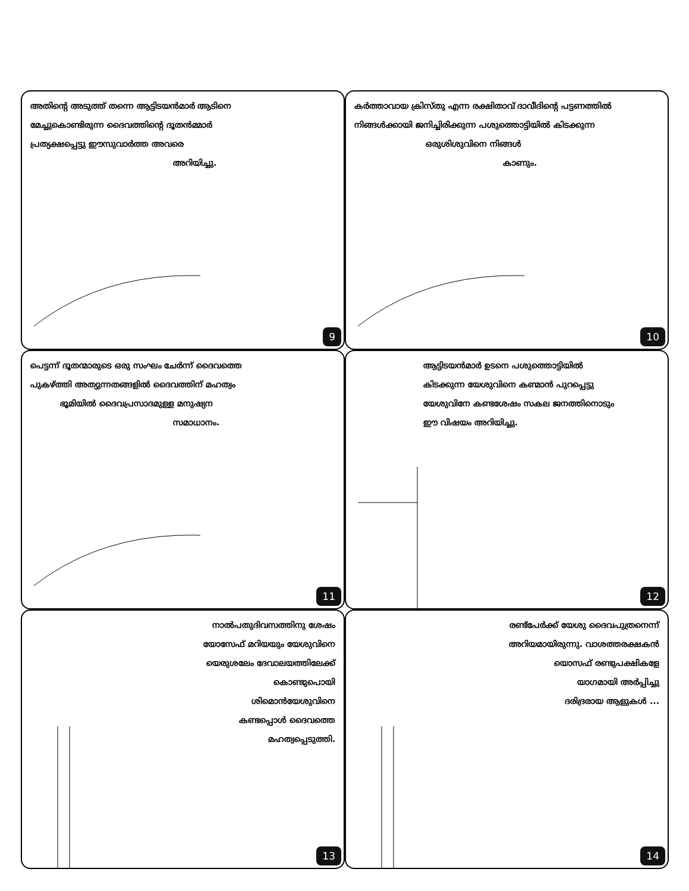അതിന്റെ അടുത്ത് തന്നെ ആട്ടിടയൻമാർ ആടിനെ
മേച്ചുകൊണ്ടിരുന്ന ദൈവത്തിന്റെ ദൂതൻമ്മാർ
പ്രത്യക്ഷപ്പെട്ടു ഈസുവാർത്ത അവരെ
അറിയിച്ചു.
9
കർത്താവായ ക്രിസ്തു എന്ന രക്ഷിതാവ് ദാവീദിന്റെ പട്ടണത്തിൽ
നിങ്ങൾക്കായി ജനിച്ചിരിക്കുന്ന പശുത്തൊട്ടിയിൽ കിടക്കുന്ന
ഒരുശിശുവിനെ നിങ്ങൾ
കാണും.
10
പെട്ടന്ന് ദൂതന്മാരുടെ ഒരു സംഘം ചേർന്ന് ദൈവത്തെ
പുകഴ്ത്തി അത്യുന്നതങ്ങളിൽ ദൈവത്തിന് മഹത്വം
ഭൂമിയിൽ ദൈവപ്രസാദമുള്ള മനുഷ്യന
സമാധാനം.
11
ആട്ടിടയൻമാർ ഉടനെ പശുത്തൊട്ടിയിൽ
കിടക്കുന്ന യേശുവിനെ കണ്മാൻ പുറപ്പെട്ടു
യേശുവിനേ കണ്ടശേഷം സകല ജനത്തിനൊടും
ഈ വിഷയം അറിയിച്ചു.
12
നാൽപതുദിവസത്തിനു ശേഷം
യോസേഫ് മറിയയും യേശുവിനെ
യെരുശലേം ദേവാലയത്തിലേക്ക്
കൊണ്ടുപൊയി
ശിമൊൻയേശുവിനെ
കണ്ടപ്പൊൾ ദൈവത്തെ
മഹത്വപ്പെടുത്തി.
13
രണ്ട്പേർക്ക് യേശു ദൈവപുത്രനെന്ന്
അറിയമായിരുന്നു. വാശത്തരക്ഷകൻ
യൊസഫ് രണ്ടുപക്ഷികളേ
യാഗമായി അർപ്പിച്ചു
ദരിദ്രരായ ആളുകൾ ...
14